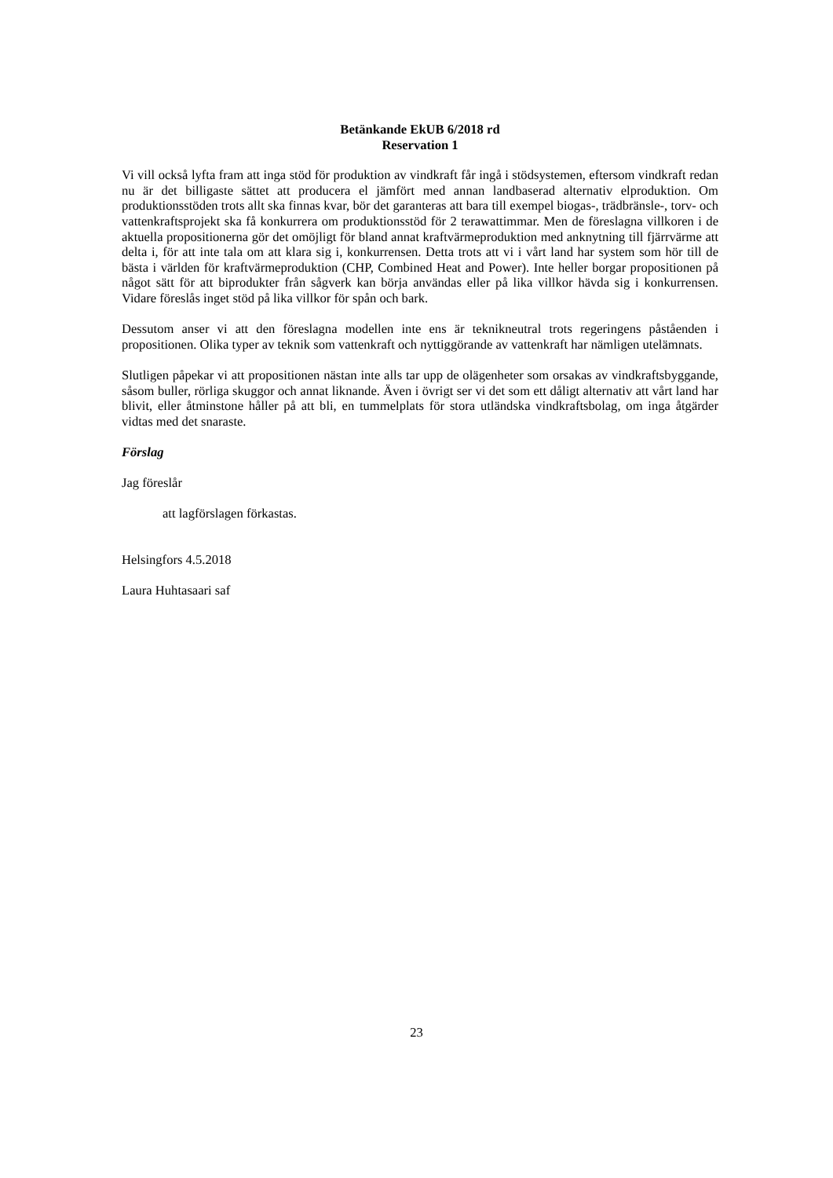Betänkande EkUB 6/2018 rd
Reservation 1
Vi vill också lyfta fram att inga stöd för produktion av vindkraft får ingå i stödsystemen, eftersom vindkraft redan nu är det billigaste sättet att producera el jämfört med annan landbaserad alternativ elproduktion. Om produktionsstöden trots allt ska finnas kvar, bör det garanteras att bara till exempel biogas-, trädbränsle-, torv- och vattenkraftsprojekt ska få konkurrera om produktionsstöd för 2 terawattimmar. Men de föreslagna villkoren i de aktuella propositionerna gör det omöjligt för bland annat kraftvärmeproduktion med anknytning till fjärrvärme att delta i, för att inte tala om att klara sig i, konkurrensen. Detta trots att vi i vårt land har system som hör till de bästa i världen för kraftvärmeproduktion (CHP, Combined Heat and Power). Inte heller borgar propositionen på något sätt för att biprodukter från sågverk kan börja användas eller på lika villkor hävda sig i konkurrensen. Vidare föreslås inget stöd på lika villkor för spån och bark.
Dessutom anser vi att den föreslagna modellen inte ens är teknikneutral trots regeringens påståenden i propositionen. Olika typer av teknik som vattenkraft och nyttiggörande av vattenkraft har nämligen utelämnats.
Slutligen påpekar vi att propositionen nästan inte alls tar upp de olägenheter som orsakas av vindkraftsbyggande, såsom buller, rörliga skuggor och annat liknande. Även i övrigt ser vi det som ett dåligt alternativ att vårt land har blivit, eller åtminstone håller på att bli, en tummelplats för stora utländska vindkraftsbolag, om inga åtgärder vidtas med det snaraste.
Förslag
Jag föreslår
att lagförslagen förkastas.
Helsingfors 4.5.2018
Laura Huhtasaari saf
23